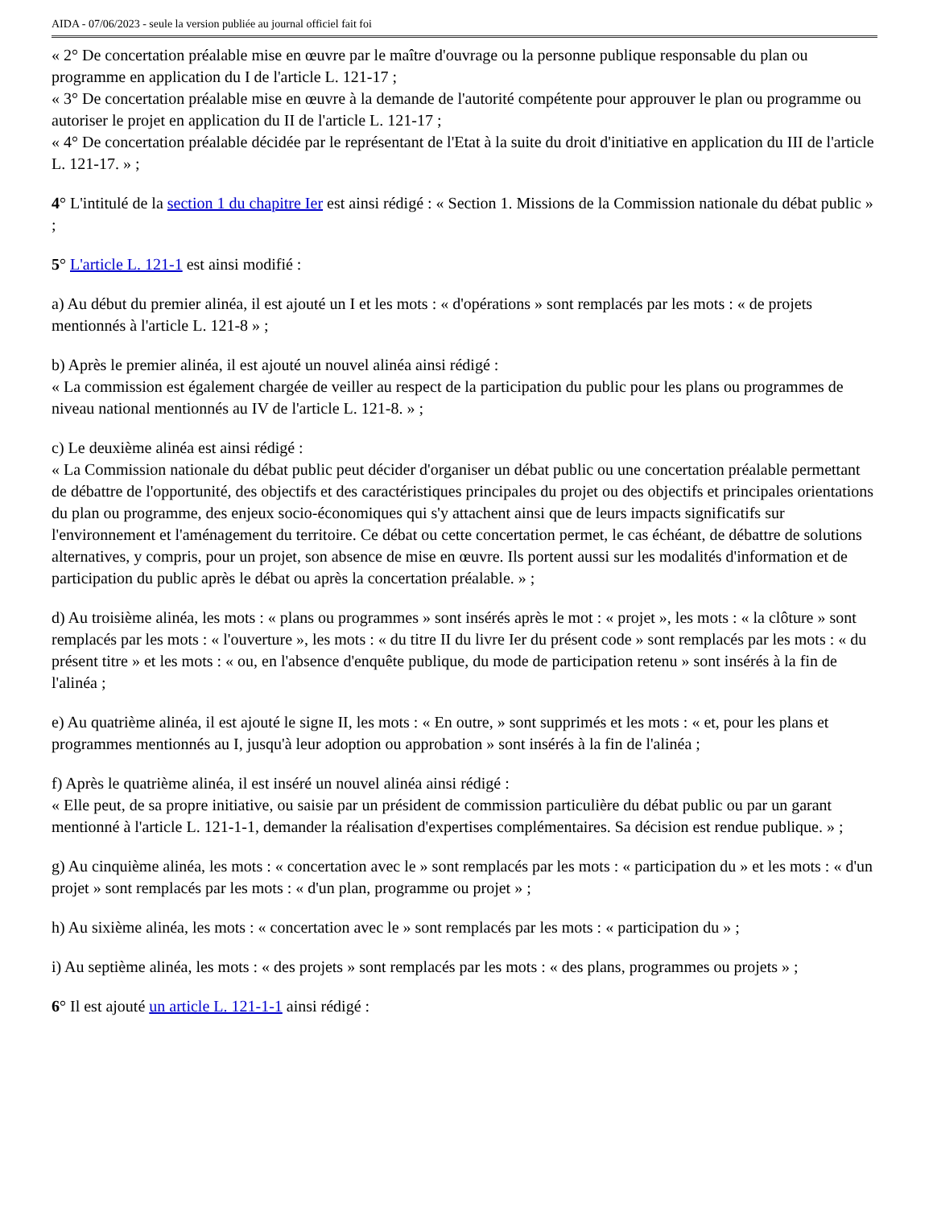AIDA - 07/06/2023 - seule la version publiée au journal officiel fait foi
« 2° De concertation préalable mise en œuvre par le maître d'ouvrage ou la personne publique responsable du plan ou programme en application du I de l'article L. 121-17 ;
« 3° De concertation préalable mise en œuvre à la demande de l'autorité compétente pour approuver le plan ou programme ou autoriser le projet en application du II de l'article L. 121-17 ;
« 4° De concertation préalable décidée par le représentant de l'Etat à la suite du droit d'initiative en application du III de l'article L. 121-17. » ;
4° L'intitulé de la section 1 du chapitre Ier est ainsi rédigé : « Section 1. Missions de la Commission nationale du débat public » ;
5° L'article L. 121-1 est ainsi modifié :
a) Au début du premier alinéa, il est ajouté un I et les mots : « d'opérations » sont remplacés par les mots : « de projets mentionnés à l'article L. 121-8 » ;
b) Après le premier alinéa, il est ajouté un nouvel alinéa ainsi rédigé :
« La commission est également chargée de veiller au respect de la participation du public pour les plans ou programmes de niveau national mentionnés au IV de l'article L. 121-8. » ;
c) Le deuxième alinéa est ainsi rédigé :
« La Commission nationale du débat public peut décider d'organiser un débat public ou une concertation préalable permettant de débattre de l'opportunité, des objectifs et des caractéristiques principales du projet ou des objectifs et principales orientations du plan ou programme, des enjeux socio-économiques qui s'y attachent ainsi que de leurs impacts significatifs sur l'environnement et l'aménagement du territoire. Ce débat ou cette concertation permet, le cas échéant, de débattre de solutions alternatives, y compris, pour un projet, son absence de mise en œuvre. Ils portent aussi sur les modalités d'information et de participation du public après le débat ou après la concertation préalable. » ;
d) Au troisième alinéa, les mots : « plans ou programmes » sont insérés après le mot : « projet », les mots : « la clôture » sont remplacés par les mots : « l'ouverture », les mots : « du titre II du livre Ier du présent code » sont remplacés par les mots : « du présent titre » et les mots : « ou, en l'absence d'enquête publique, du mode de participation retenu » sont insérés à la fin de l'alinéa ;
e) Au quatrième alinéa, il est ajouté le signe II, les mots : « En outre, » sont supprimés et les mots : « et, pour les plans et programmes mentionnés au I, jusqu'à leur adoption ou approbation » sont insérés à la fin de l'alinéa ;
f) Après le quatrième alinéa, il est inséré un nouvel alinéa ainsi rédigé :
« Elle peut, de sa propre initiative, ou saisie par un président de commission particulière du débat public ou par un garant mentionné à l'article L. 121-1-1, demander la réalisation d'expertises complémentaires. Sa décision est rendue publique. » ;
g) Au cinquième alinéa, les mots : « concertation avec le » sont remplacés par les mots : « participation du » et les mots : « d'un projet » sont remplacés par les mots : « d'un plan, programme ou projet » ;
h) Au sixième alinéa, les mots : « concertation avec le » sont remplacés par les mots : « participation du » ;
i) Au septième alinéa, les mots : « des projets » sont remplacés par les mots : « des plans, programmes ou projets » ;
6° Il est ajouté un article L. 121-1-1 ainsi rédigé :